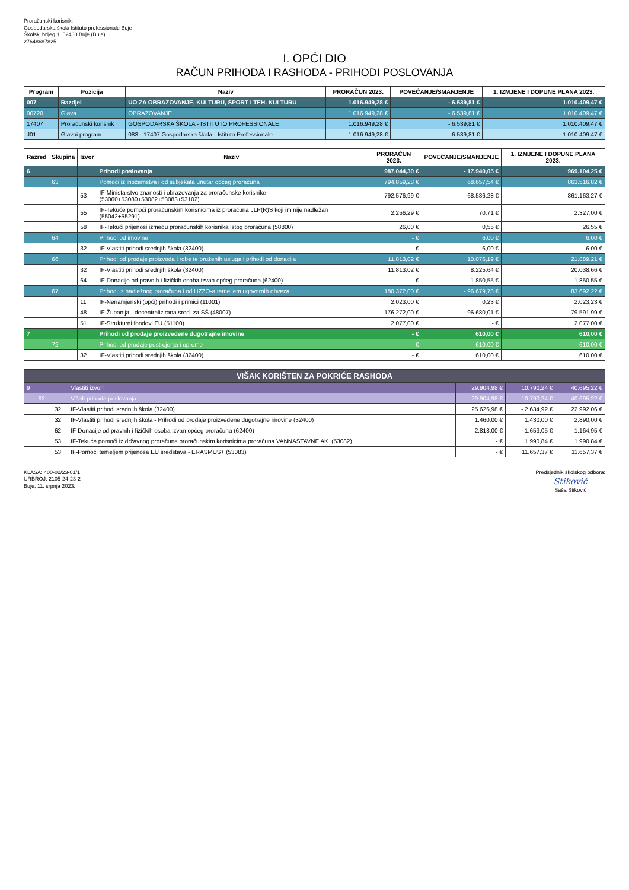Proračunski korisnik:
Gospodarska škola Istituto professionale Buje
Školski brijeg 1, 52460 Buje (Buie)
27648687825
I. OPĆI DIO
RAČUN PRIHODA I RASHODA - PRIHODI POSLOVANJA
| Program | Pozicija | Naziv | PRORAČUN 2023. | POVEĆANJE/SMANJENJE | 1. IZMJENE I DOPUNE PLANA 2023. |
| --- | --- | --- | --- | --- | --- |
| 007 | Razdjel | UO ZA OBRAZOVANJE, KULTURU, SPORT I TEH. KULTURU | 1.016.949,28 € | - 6.539,81 € | 1.010.409,47 € |
| 00720 | Glava | OBRAZOVANJE | 1.016.949,28 € | - 6.539,81 € | 1.010.409,47 € |
| 17407 | Proračunski korisnik | GOSPODARSKA ŠKOLA - ISTITUTO PROFESSIONALE | 1.016.949,28 € | - 6.539,81 € | 1.010.409,47 € |
| J01 | Glavni program | 083 - 17407 Gospodarska škola - Istituto Professionale | 1.016.949,28 € | - 6.539,81 € | 1.010.409,47 € |
| Razred | Skupina | Izvor | Naziv | PRORAČUN 2023. | POVEĆANJE/SMANJENJE | 1. IZMJENE I DOPUNE PLANA 2023. |
| --- | --- | --- | --- | --- | --- | --- |
| 6 | | | Prihodi poslovanja | 987.044,30 € | - 17.940,05 € | 969.104,25 € |
| | 63 | | Pomoći iz inozemstva i od subjekata unutar općeg proračuna | 794.859,28 € | 68.657,54 € | 863.516,82 € |
| | | 53 | IF-Ministarstvo znanosti i obrazovanja za proračunske korisnike (53060+53080+53082+53083+53102) | 792.576,99 € | 68.586,28 € | 861.163,27 € |
| | | 55 | IF-Tekuće pomoći proračunskim korisnicima iz proračuna JLP(R)S koji im nije nadležan (55042+55291) | 2.256,29 € | 70,71 € | 2.327,00 € |
| | | 58 | IF-Tekući prijenosi između proračunskih korisnika istog proračuna (58800) | 26,00 € | 0,55 € | 26,55 € |
| | 64 | | Prihodi od imovine | - € | 6,00 € | 6,00 € |
| | | 32 | IF-Vlastiti prihodi srednjih škola (32400) | - € | 6,00 € | 6,00 € |
| | 66 | | Prihodi od prodaje proizvoda i robe te pruženih usluga i prihodi od donacija | 11.813,02 € | 10.076,19 € | 21.889,21 € |
| | | 32 | IF-Vlastiti prihodi srednjih škola (32400) | 11.813,02 € | 8.225,64 € | 20.038,66 € |
| | | 64 | IF-Donacije od pravnih i fizičkih osoba izvan općeg proračuna (62400) | - € | 1.850,55 € | 1.850,55 € |
| | 67 | | Prihodi iz nadležnog proračuna i od HZZO-a temeljem ugovornih obveza | 180.372,00 € | - 96.679,78 € | 83.692,22 € |
| | | 11 | IF-Nenamjenski (opći) prihodi i primici (11001) | 2.023,00 € | 0,23 € | 2.023,23 € |
| | | 48 | IF-Županija - decentralizirana sred. za SŠ (48007) | 176.272,00 € | - 96.680,01 € | 79.591,99 € |
| | | 51 | IF-Strukturni fondovi EU (51100) | 2.077,00 € | - € | 2.077,00 € |
| 7 | | | Prihodi od prodaje proizvedene dugotrajne imovine | - € | 610,00 € | 610,00 € |
| | 72 | | Prihodi od prodaje postrojenja i opreme | - € | 610,00 € | 610,00 € |
| | | 32 | IF-Vlastiti prihodi srednjih škola (32400) | - € | 610,00 € | 610,00 € |
| VIŠAK KORIŠTEN ZA POKRIĆE RASHODA | | | | | | |
| 9 | | | Vlastiti izvori | 29.904,98 € | 10.790,24 € | 40.695,22 € |
| | 92 | | Višak prihoda poslovanja | 29.904,98 € | 10.790,24 € | 40.695,22 € |
| | | 32 | IF-Vlastiti prihodi srednjih škola (32400) | 25.626,98 € | - 2.634,92 € | 22.992,06 € |
| | | 32 | IF-Vlastiti prihodi srednjih škola - Prihodi od prodaje proizvedene dugotrajne imovine (32400) | 1.460,00 € | 1.430,00 € | 2.890,00 € |
| | | 62 | IF-Donacije od pravnih i fizičkih osoba izvan općeg proračuna (62400) | 2.818,00 € | - 1.653,05 € | 1.164,95 € |
| | | 53 | IF-Tekuće pomoći iz državnog proračuna proračunskim korisnicima proračuna VANNASTAVNE AK. (53082) | - € | 1.990,84 € | 1.990,84 € |
| | | 53 | IF-Pomoći temeljem prijenosa EU sredstava - ERASMUS+ (53083) | - € | 11.657,37 € | 11.657,37 € |
KLASA: 400-02/23-01/1
URBROJ: 2105-24-23-2
Buje, 11. srpnja 2023.
Predsjednik školskog odbora:
Stiković
Saša Stiković